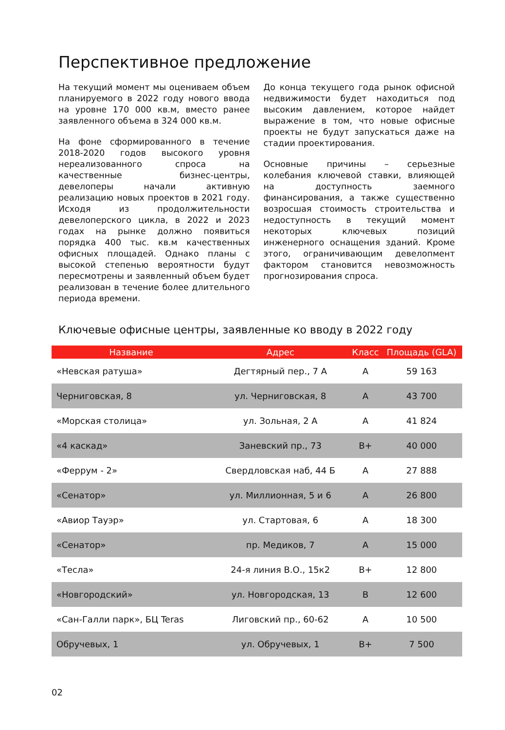Перспективное предложение
На текущий момент мы оцениваем объем планируемого в 2022 году нового ввода на уровне 170 000 кв.м, вместо ранее заявленного объема в 324 000 кв.м.
На фоне сформированного в течение 2018-2020 годов высокого уровня нереализованного спроса на качественные бизнес-центры, девелоперы начали активную реализацию новых проектов в 2021 году. Исходя из продолжительности девелоперского цикла, в 2022 и 2023 годах на рынке должно появиться порядка 400 тыс. кв.м качественных офисных площадей. Однако планы с высокой степенью вероятности будут пересмотрены и заявленный объем будет реализован в течение более длительного периода времени.
До конца текущего года рынок офисной недвижимости будет находиться под высоким давлением, которое найдет выражение в том, что новые офисные проекты не будут запускаться даже на стадии проектирования.
Основные причины – серьезные колебания ключевой ставки, влияющей на доступность заемного финансирования, а также существенно возросшая стоимость строительства и недоступность в текущий момент некоторых ключевых позиций инженерного оснащения зданий. Кроме этого, ограничивающим девелопмент фактором становится невозможность прогнозирования спроса.
Ключевые офисные центры, заявленные ко вводу в 2022 году
| Название | Адрес | Класс | Площадь (GLA) |
| --- | --- | --- | --- |
| «Невская ратуша» | Дегтярный пер., 7 А | А | 59 163 |
| Черниговская, 8 | ул. Черниговская, 8 | А | 43 700 |
| «Морская столица» | ул. Зольная, 2 А | А | 41 824 |
| «4 каскад» | Заневский пр., 73 | В+ | 40 000 |
| «Феррум - 2» | Свердловская наб, 44 Б | А | 27 888 |
| «Сенатор» | ул. Миллионная, 5 и 6 | А | 26 800 |
| «Авиор Тауэр» | ул. Стартовая, 6 | А | 18 300 |
| «Сенатор» | пр. Медиков, 7 | А | 15 000 |
| «Тесла» | 24-я линия В.О., 15к2 | В+ | 12 800 |
| «Новгородский» | ул. Новгородская, 13 | В | 12 600 |
| «Сан-Галли парк», БЦ Teras | Лиговский пр., 60-62 | А | 10 500 |
| Обручевых, 1 | ул. Обручевых, 1 | В+ | 7 500 |
02